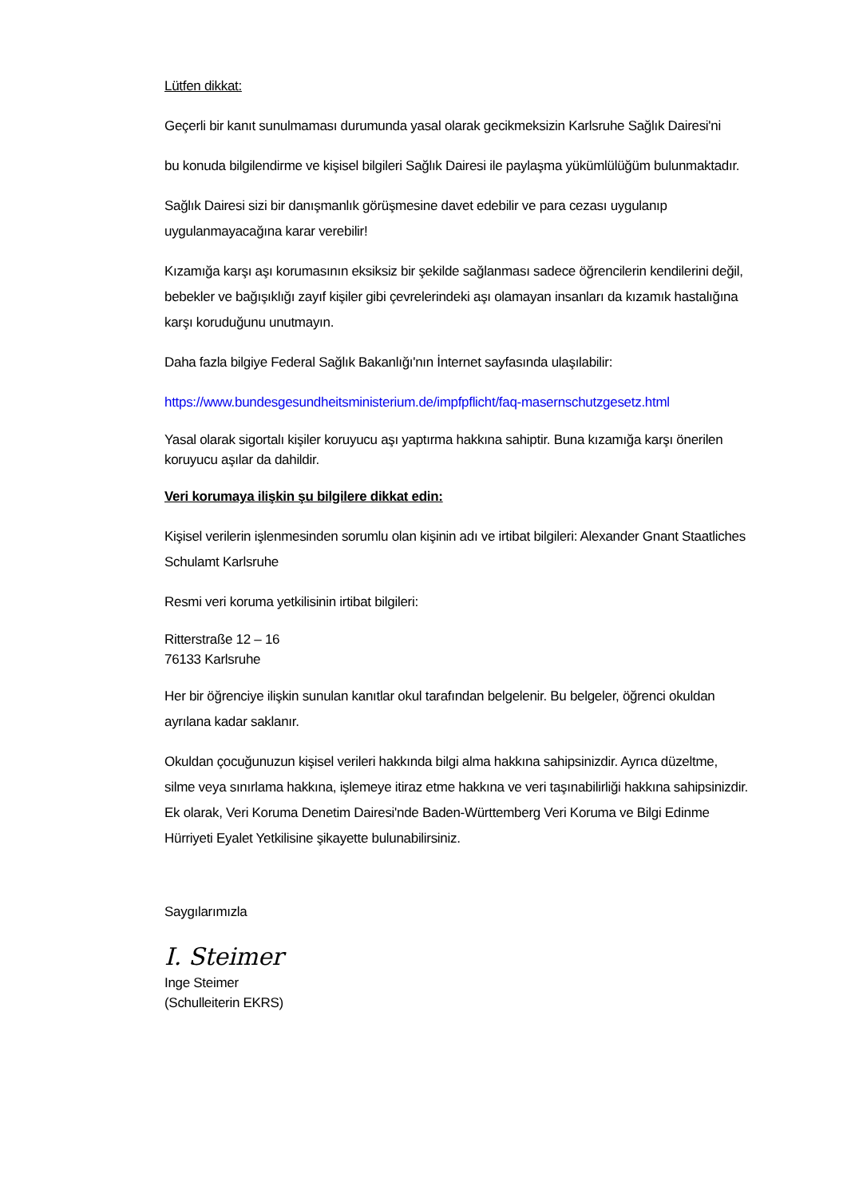Lütfen dikkat:
Geçerli bir kanıt sunulmaması durumunda yasal olarak gecikmeksizin Karlsruhe Sağlık Dairesi'ni
bu konuda bilgilendirme ve kişisel bilgileri Sağlık Dairesi ile paylaşma yükümlülüğüm bulunmaktadır.
Sağlık Dairesi sizi bir danışmanlık görüşmesine davet edebilir ve para cezası uygulanıp uygulanmayacağına karar verebilir!
Kızamığa karşı aşı korumasının eksiksiz bir şekilde sağlanması sadece öğrencilerin kendilerini değil, bebekler ve bağışıklığı zayıf kişiler gibi çevrelerindeki aşı olamayan insanları da kızamık hastalığına karşı koruduğunu unutmayın.
Daha fazla bilgiye Federal Sağlık Bakanlığı'nın İnternet sayfasında ulaşılabilir:
https://www.bundesgesundheitsministerium.de/impfpflicht/faq-masernschutzgesetz.html
Yasal olarak sigortalı kişiler koruyucu aşı yaptırma hakkına sahiptir. Buna kızamığa karşı önerilen koruyucu aşılar da dahildir.
Veri korumaya ilişkin şu bilgilere dikkat edin:
Kişisel verilerin işlenmesinden sorumlu olan kişinin adı ve irtibat bilgileri: Alexander Gnant Staatliches Schulamt Karlsruhe
Resmi veri koruma yetkilisinin irtibat bilgileri:
Ritterstraße 12 – 16
76133 Karlsruhe
Her bir öğrenciye ilişkin sunulan kanıtlar okul tarafından belgelenir. Bu belgeler, öğrenci okuldan ayrılana kadar saklanır.
Okuldan çocuğunuzun kişisel verileri hakkında bilgi alma hakkına sahipsinizdir. Ayrıca düzeltme, silme veya sınırlama hakkına, işlemeye itiraz etme hakkına ve veri taşınabilirliği hakkına sahipsinizdir. Ek olarak, Veri Koruma Denetim Dairesi'nde Baden-Württemberg Veri Koruma ve Bilgi Edinme Hürriyeti Eyalet Yetkilisine şikayette bulunabilirsiniz.
Saygılarımızla
I. Steimer
Inge Steimer
(Schulleiterin EKRS)